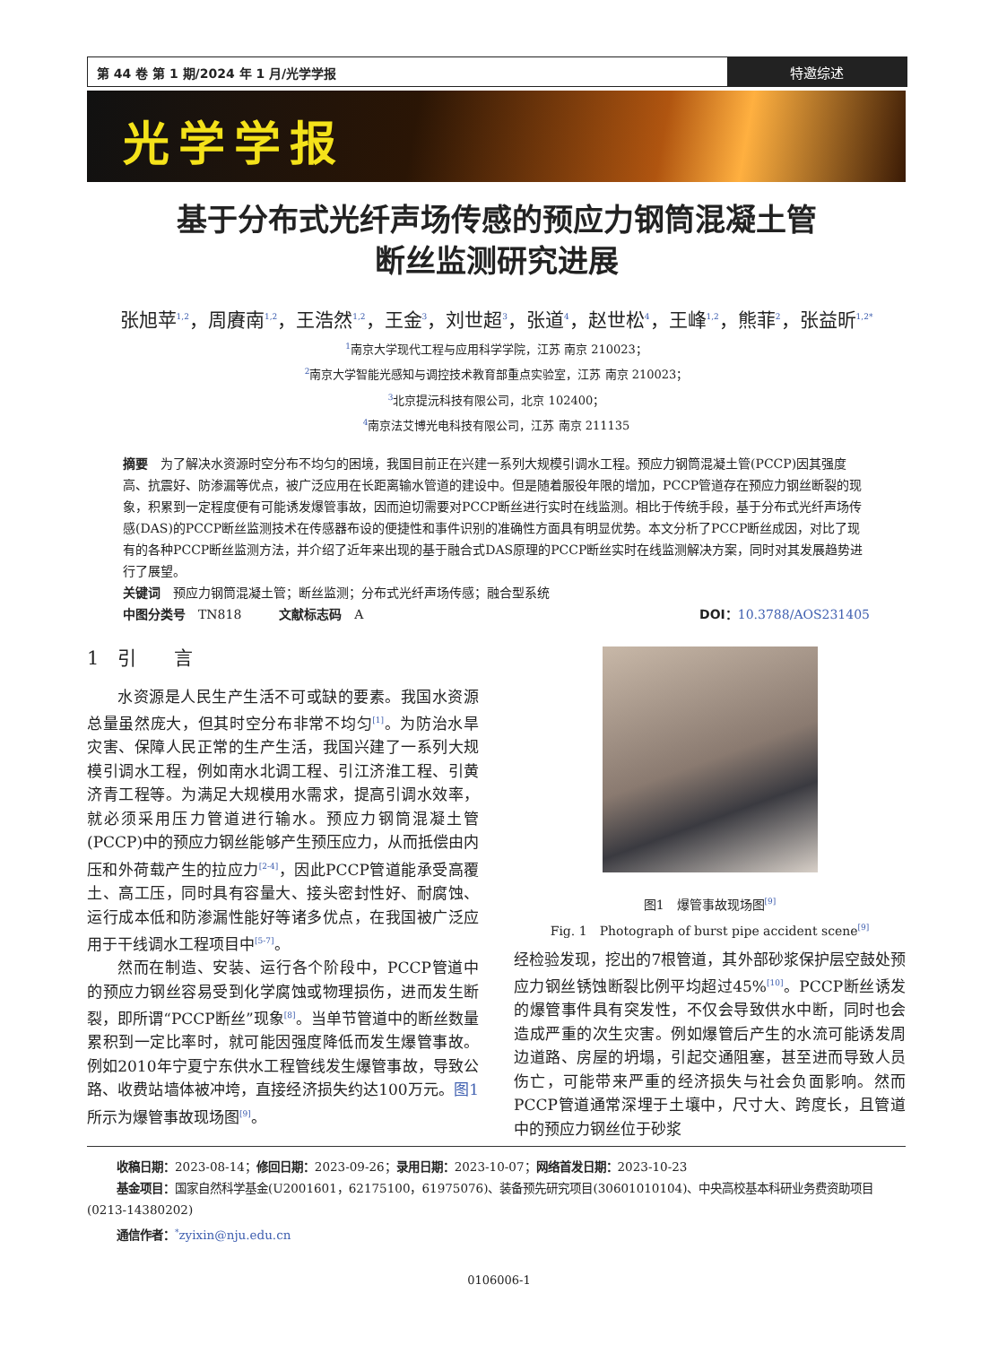第 44 卷 第 1 期/2024 年 1 月/光学学报
特邀综述
光学学报
基于分布式光纤声场传感的预应力钢筒混凝土管
断丝监测研究进展
张旭苹<sup>1,2</sup>，周賡南<sup>1,2</sup>，王浩然<sup>1,2</sup>，王金<sup>3</sup>，刘世超<sup>3</sup>，张道<sup>4</sup>，赵世松<sup>4</sup>，王峰<sup>1,2</sup>，熊菲<sup>2</sup>，张益昕<sup>1,2*</sup>
<sup>1</sup> 南京大学现代工程与应用科学学院，江苏 南京 210023；
<sup>2</sup> 南京大学智能光感知与调控技术教育部重点实验室，江苏 南京 210023；
<sup>3</sup> 北京提沅科技有限公司，北京 102400；
<sup>4</sup> 南京法艾博光电科技有限公司，江苏 南京 211135
摘要　为了解决水资源时空分布不均匀的困境，我国目前正在兴建一系列大规模引调水工程。预应力钢筒混凝土管(PCCP)因其强度高、抗震好、防渗漏等优点，被广泛应用在长距离输水管道的建设中。但是随着服役年限的增加，PCCP管道存在预应力钢丝断裂的现象，积累到一定程度便有可能诱发爆管事故，因而迫切需要对PCCP断丝进行实时在线监测。相比于传统手段，基于分布式光纤声场传感(DAS)的PCCP断丝监测技术在传感器布设的便捷性和事件识别的准确性方面具有明显优势。本文分析了PCCP断丝成因，对比了现有的各种PCCP断丝监测方法，并介绍了近年来出现的基于融合式DAS原理的PCCP断丝实时在线监测解决方案，同时对其发展趋势进行了展望。
关键词　预应力钢筒混凝土管；断丝监测；分布式光纤声场传感；融合型系统
中图分类号　TN818　　　文献标志码　A DOI：10.3788/AOS231405
1　引　　言
水资源是人民生产生活不可或缺的要素。我国水资源总量虽然庞大，但其时空分布非常不均匀<sup>[1]</sup>。为防治水旱灾害、保障人民正常的生产生活，我国兴建了一系列大规模引调水工程，例如南水北调工程、引江济淮工程、引黄济青工程等。为满足大规模用水需求，提高引调水效率，就必须采用压力管道进行输水。预应力钢筒混凝土管(PCCP)中的预应力钢丝能够产生预压应力，从而抵偿由内压和外荷载产生的拉应力<sup>[2-4]</sup>，因此PCCP管道能承受高覆土、高工压，同时具有容量大、接头密封性好、耐腐蚀、运行成本低和防渗漏性能好等诸多优点，在我国被广泛应用于干线调水工程项目中<sup>[5-7]</sup>。
然而在制造、安装、运行各个阶段中，PCCP管道中的预应力钢丝容易受到化学腐蚀或物理损伤，进而发生断裂，即所谓“PCCP断丝”现象<sup>[8]</sup>。当单节管道中的断丝数量累积到一定比率时，就可能因强度降低而发生爆管事故。例如2010年宁夏宁东供水工程管线发生爆管事故，导致公路、收费站墙体被冲垮，直接经济损失约达100万元。图1所示为爆管事故现场图<sup>[9]</sup>。
图1　爆管事故现场图<sup>[9]</sup>
Fig. 1　Photograph of burst pipe accident scene<sup>[9]</sup>
经检验发现，挖出的7根管道，其外部砂浆保护层空鼓处预应力钢丝锈蚀断裂比例平均超过45%<sup>[10]</sup>。PCCP断丝诱发的爆管事件具有突发性，不仅会导致供水中断，同时也会造成严重的次生灾害。例如爆管后产生的水流可能诱发周边道路、房屋的坍塌，引起交通阻塞，甚至进而导致人员伤亡，可能带来严重的经济损失与社会负面影响。然而PCCP管道通常深埋于土壤中，尺寸大、跨度长，且管道中的预应力钢丝位于砂浆
收稿日期：2023-08-14；修回日期：2023-09-26；录用日期：2023-10-07；网络首发日期：2023-10-23
基金项目：国家自然科学基金(U2001601，62175100，61975076)、装备预先研究项目(30601010104)、中央高校基本科研业务费资助项目(0213-14380202)
通信作者：<sup>*</sup>zyixin@nju.edu.cn
0106006-1